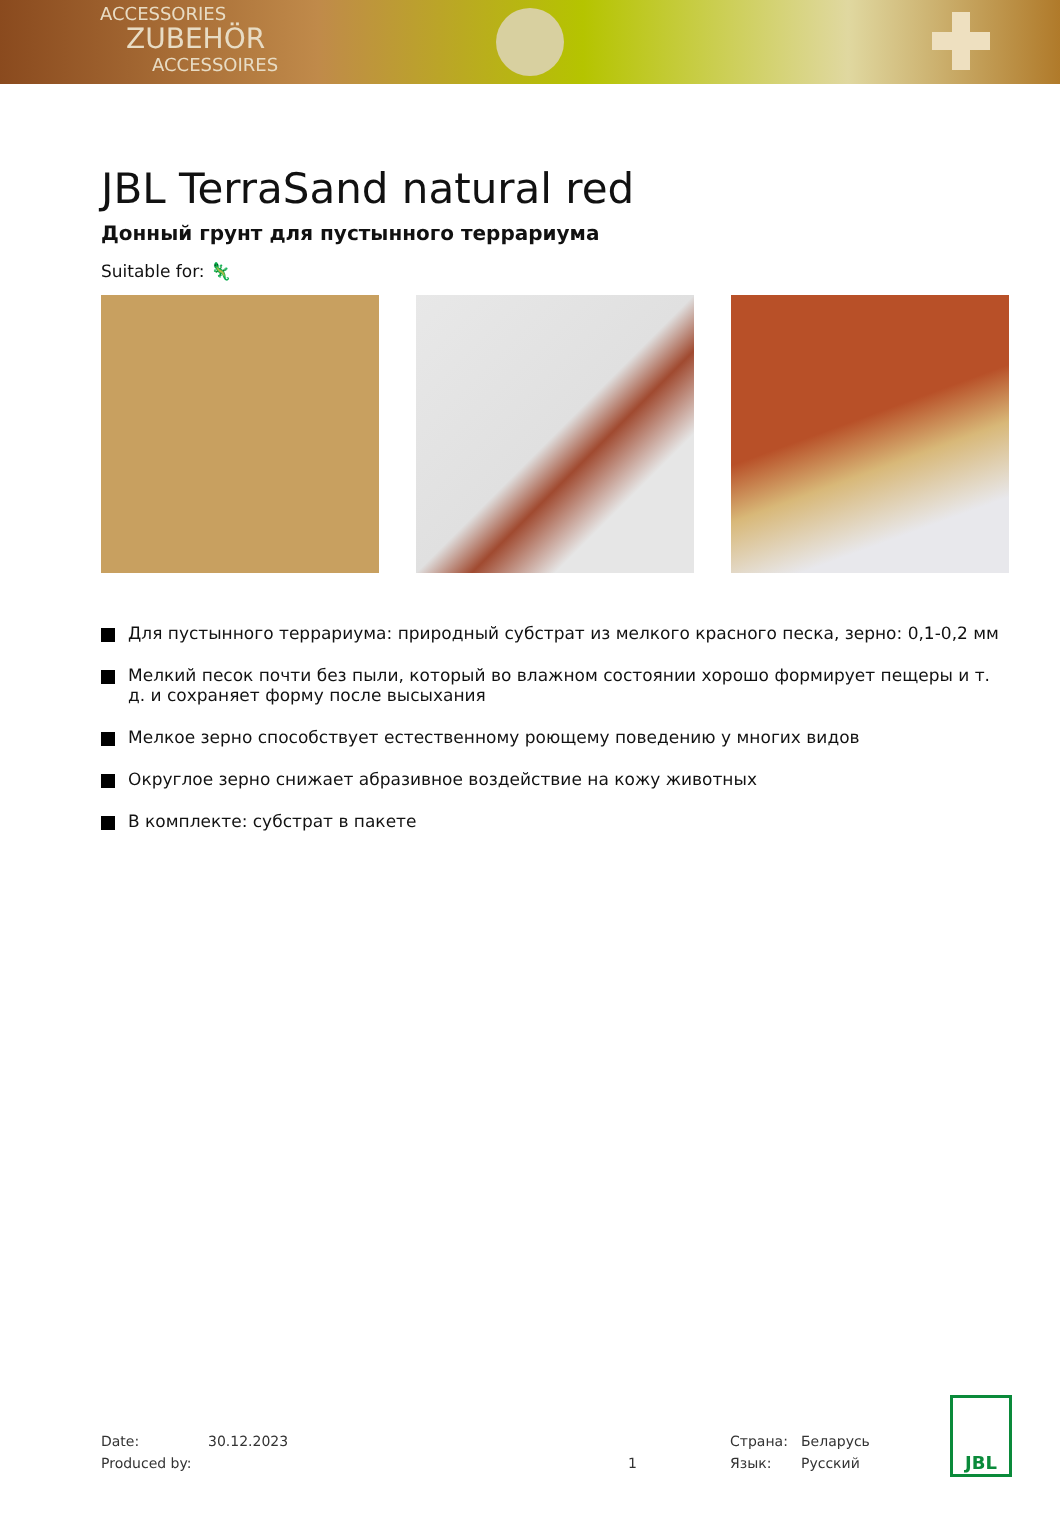ACCESSORIES
ZUBEHÖR
ACCESSOIRES
JBL TerraSand natural red
Донный грунт для пустынного террариума
Suitable for: 🦎
Для пустынного террариума: природный субстрат из мелкого красного песка, зерно: 0,1-0,2 мм
Мелкий песок почти без пыли, который во влажном состоянии хорошо формирует пещеры и т. д. и сохраняет форму после высыхания
Мелкое зерно способствует естественному роющему поведению у многих видов
Округлое зерно снижает абразивное воздействие на кожу животных
В комплекте: субстрат в пакете
Date:
Produced by:
30.12.2023
1 Страна:
Язык:
Беларусь
Русский
JBL